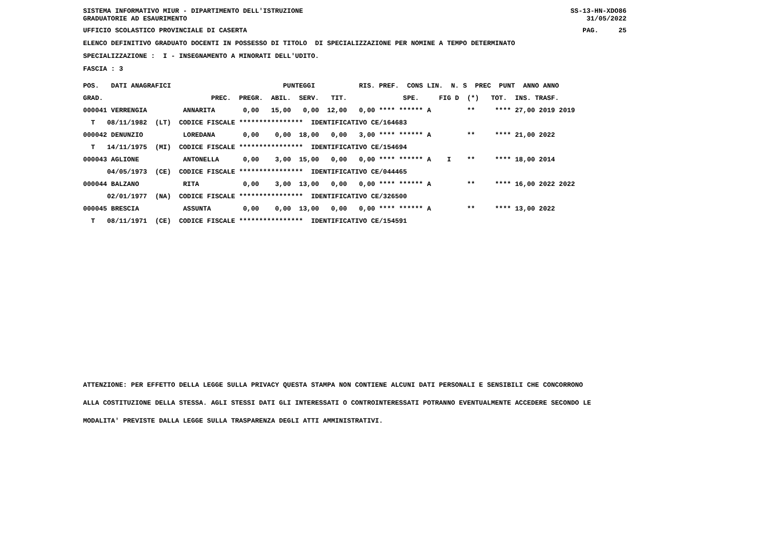SISTEMA INFORMATIVO MIUR - DIPARTIMENTO DELL'ISTRUZIONE GRADUATORIE AD ESAURIMENTO
SS-13-HN-XDO86 31/05/2022
UFFICIO SCOLASTICO PROVINCIALE DI CASERTA
PAG. 25
ELENCO DEFINITIVO GRADUATO DOCENTI IN POSSESSO DI TITOLO DI SPECIALIZZAZIONE PER NOMINE A TEMPO DETERMINATO
SPECIALIZZAZIONE : I - INSEGNAMENTO A MINORATI DELL'UDITO.
FASCIA : 3
| POS. DATI ANAGRAFICI PUNTEGGI RIS. PREF. CONS LIN. N. S PREC PUNT ANNO ANNO |
| GRAD. PREC. PREGR. ABIL. SERV. TIT. SPE. FIG D (*) TOT. INS. TRASF. |
| 000041 VERRENGIA ANNARITA 0,00 15,00 0,00 12,00 0,00 **** ****** A ** **** 27,00 2019 2019 |
| T 08/11/1982 (LT) CODICE FISCALE **************** IDENTIFICATIVO CE/164683 |
| 000042 DENUNZIO LOREDANA 0,00 0,00 18,00 0,00 3,00 **** ****** A ** **** 21,00 2022 |
| T 14/11/1975 (MI) CODICE FISCALE **************** IDENTIFICATIVO CE/154694 |
| 000043 AGLIONE ANTONELLA 0,00 3,00 15,00 0,00 0,00 **** ****** A I ** **** 18,00 2014 |
| 04/05/1973 (CE) CODICE FISCALE **************** IDENTIFICATIVO CE/044465 |
| 000044 BALZANO RITA 0,00 3,00 13,00 0,00 0,00 **** ****** A ** **** 16,00 2022 2022 |
| 02/01/1977 (NA) CODICE FISCALE **************** IDENTIFICATIVO CE/326500 |
| 000045 BRESCIA ASSUNTA 0,00 0,00 13,00 0,00 0,00 **** ****** A ** **** 13,00 2022 |
| T 08/11/1971 (CE) CODICE FISCALE **************** IDENTIFICATIVO CE/154591 |
ATTENZIONE: PER EFFETTO DELLA LEGGE SULLA PRIVACY QUESTA STAMPA NON CONTIENE ALCUNI DATI PERSONALI E SENSIBILI CHE CONCORRONO
ALLA COSTITUZIONE DELLA STESSA. AGLI STESSI DATI GLI INTERESSATI O CONTROINTERESSATI POTRANNO EVENTUALMENTE ACCEDERE SECONDO LE
MODALITA' PREVISTE DALLA LEGGE SULLA TRASPARENZA DEGLI ATTI AMMINISTRATIVI.